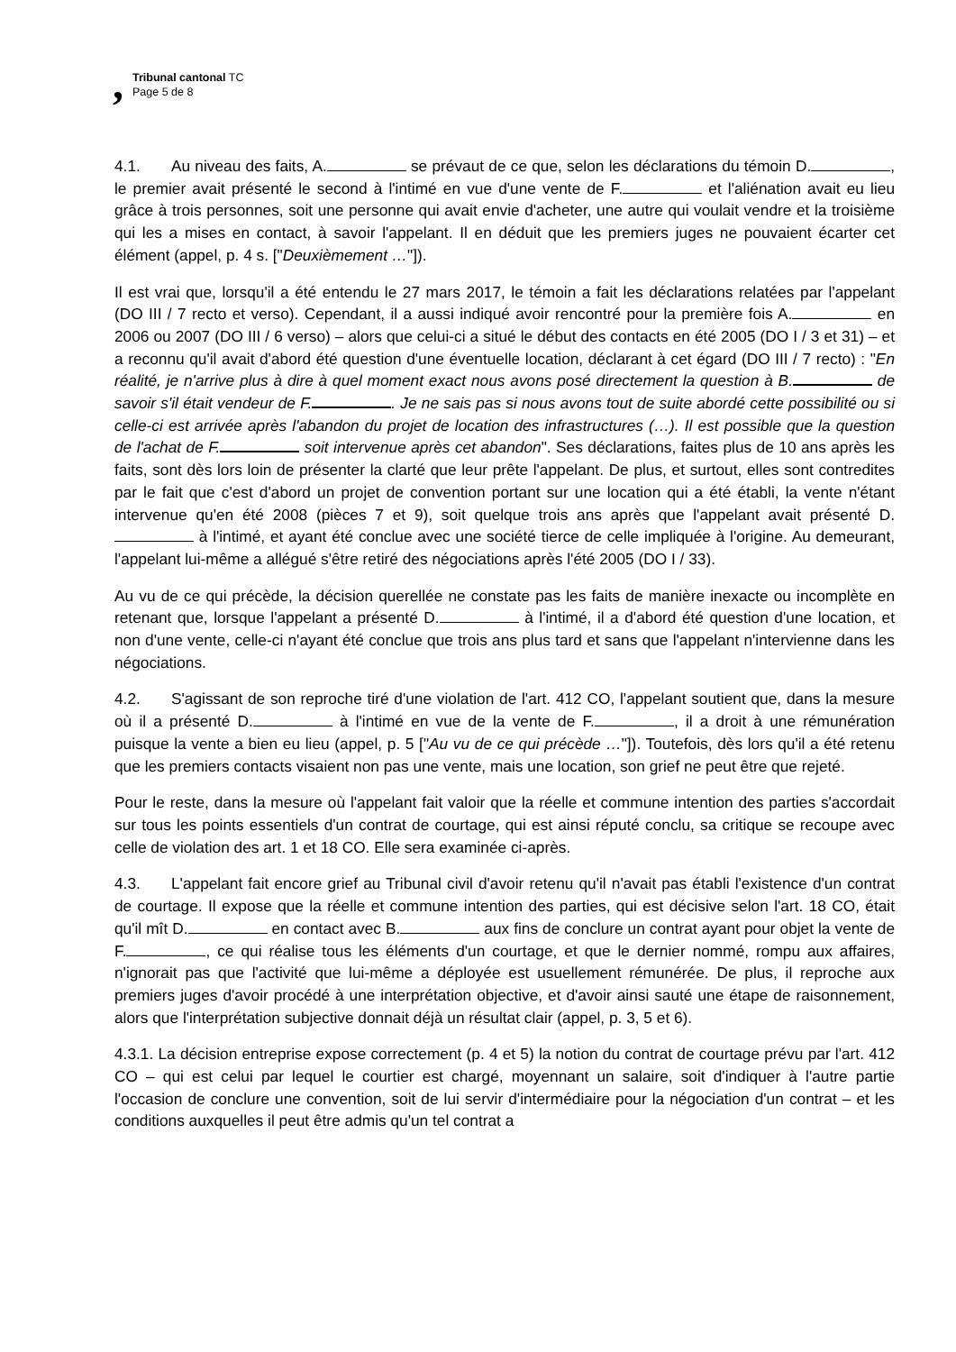,
Tribunal cantonal TC
Page 5 de 8
4.1. Au niveau des faits, A. se prévaut de ce que, selon les déclarations du témoin D. , le premier avait présenté le second à l'intimé en vue d'une vente de F. et l'aliénation avait eu lieu grâce à trois personnes, soit une personne qui avait envie d'acheter, une autre qui voulait vendre et la troisième qui les a mises en contact, à savoir l'appelant. Il en déduit que les premiers juges ne pouvaient écarter cet élément (appel, p. 4 s. ["Deuxièmement …"]).
Il est vrai que, lorsqu'il a été entendu le 27 mars 2017, le témoin a fait les déclarations relatées par l'appelant (DO III / 7 recto et verso). Cependant, il a aussi indiqué avoir rencontré pour la première fois A. en 2006 ou 2007 (DO III / 6 verso) – alors que celui-ci a situé le début des contacts en été 2005 (DO I / 3 et 31) – et a reconnu qu'il avait d'abord été question d'une éventuelle location, déclarant à cet égard (DO III / 7 recto) : "En réalité, je n'arrive plus à dire à quel moment exact nous avons posé directement la question à B. de savoir s'il était vendeur de F. . Je ne sais pas si nous avons tout de suite abordé cette possibilité ou si celle-ci est arrivée après l'abandon du projet de location des infrastructures (…). Il est possible que la question de l'achat de F. soit intervenue après cet abandon". Ses déclarations, faites plus de 10 ans après les faits, sont dès lors loin de présenter la clarté que leur prête l'appelant. De plus, et surtout, elles sont contredites par le fait que c'est d'abord un projet de convention portant sur une location qui a été établi, la vente n'étant intervenue qu'en été 2008 (pièces 7 et 9), soit quelque trois ans après que l'appelant avait présenté D. à l'intimé, et ayant été conclue avec une société tierce de celle impliquée à l'origine. Au demeurant, l'appelant lui-même a allégué s'être retiré des négociations après l'été 2005 (DO I / 33).
Au vu de ce qui précède, la décision querellée ne constate pas les faits de manière inexacte ou incomplète en retenant que, lorsque l'appelant a présenté D. à l'intimé, il a d'abord été question d'une location, et non d'une vente, celle-ci n'ayant été conclue que trois ans plus tard et sans que l'appelant n'intervienne dans les négociations.
4.2. S'agissant de son reproche tiré d'une violation de l'art. 412 CO, l'appelant soutient que, dans la mesure où il a présenté D. à l'intimé en vue de la vente de F. , il a droit à une rémunération puisque la vente a bien eu lieu (appel, p. 5 ["Au vu de ce qui précède …"]). Toutefois, dès lors qu'il a été retenu que les premiers contacts visaient non pas une vente, mais une location, son grief ne peut être que rejeté.
Pour le reste, dans la mesure où l'appelant fait valoir que la réelle et commune intention des parties s'accordait sur tous les points essentiels d'un contrat de courtage, qui est ainsi réputé conclu, sa critique se recoupe avec celle de violation des art. 1 et 18 CO. Elle sera examinée ci-après.
4.3. L'appelant fait encore grief au Tribunal civil d'avoir retenu qu'il n'avait pas établi l'existence d'un contrat de courtage. Il expose que la réelle et commune intention des parties, qui est décisive selon l'art. 18 CO, était qu'il mît D. en contact avec B. aux fins de conclure un contrat ayant pour objet la vente de F. , ce qui réalise tous les éléments d'un courtage, et que le dernier nommé, rompu aux affaires, n'ignorait pas que l'activité que lui-même a déployée est usuellement rémunérée. De plus, il reproche aux premiers juges d'avoir procédé à une interprétation objective, et d'avoir ainsi sauté une étape de raisonnement, alors que l'interprétation subjective donnait déjà un résultat clair (appel, p. 3, 5 et 6).
4.3.1. La décision entreprise expose correctement (p. 4 et 5) la notion du contrat de courtage prévu par l'art. 412 CO – qui est celui par lequel le courtier est chargé, moyennant un salaire, soit d'indiquer à l'autre partie l'occasion de conclure une convention, soit de lui servir d'intermédiaire pour la négociation d'un contrat – et les conditions auxquelles il peut être admis qu'un tel contrat a